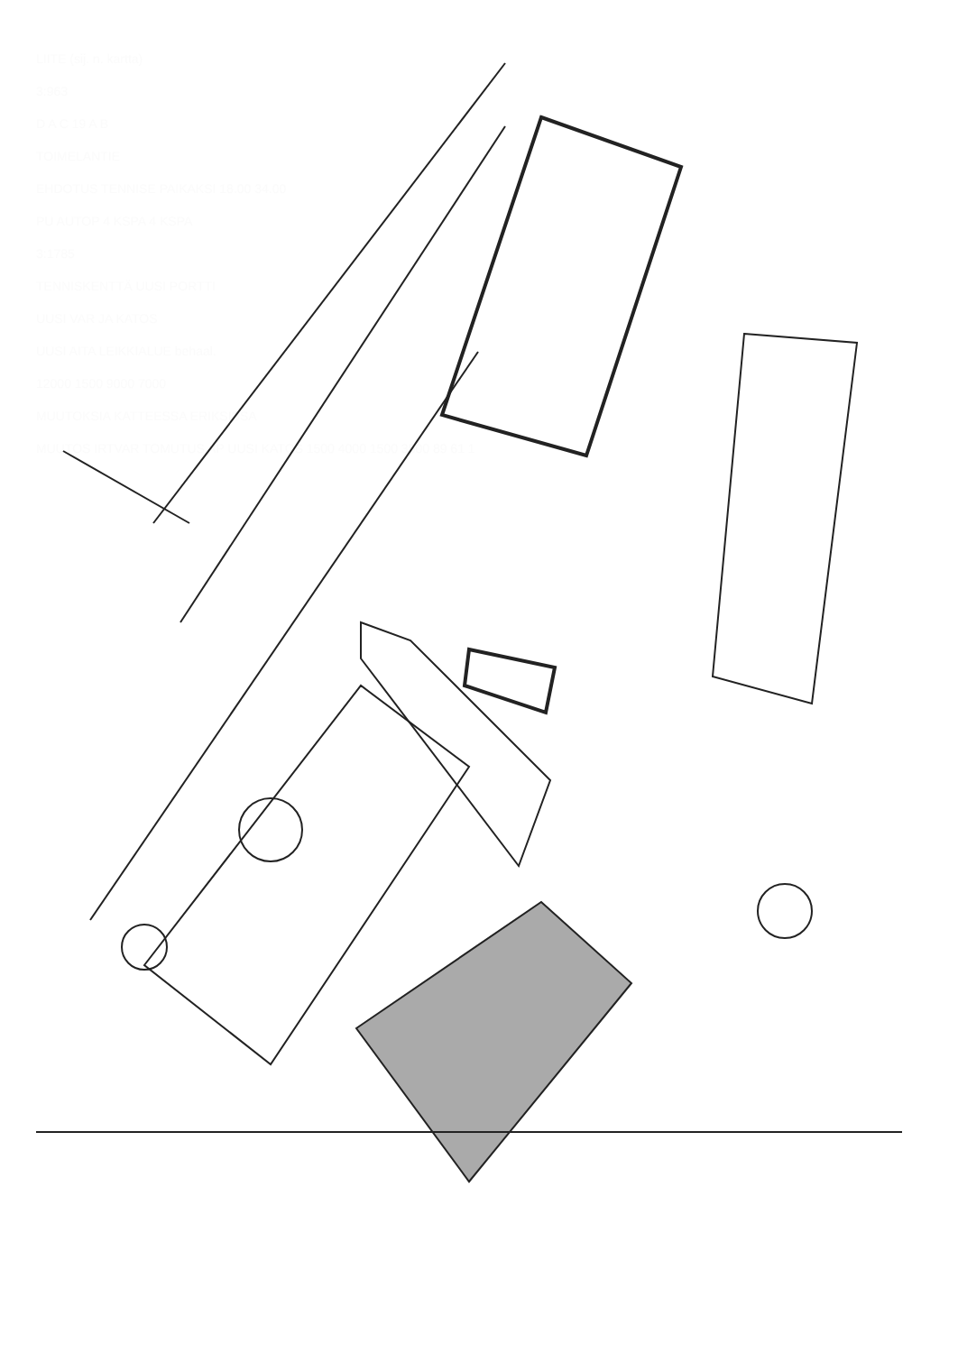LIITE (sij. n. kartta)
3:963
D A C 19 A B
TOIMELANTIE
EHDOTUS TENNISE PAIKAKSI 18.00 34.00
PU AUTOP 4 KSPA 4 KSPA
3:1785
TENNISKENTTÄ UUSI PORTTI
UUSI VAR JA KATOS
UUSI AITA LEIKKIALUE behaal.
12000 1500 9000 7000
MUUTOKSIA KATTEESSA ERIKSISSA
MUUTOS IRTVAR TOMUTUS AP UUSI KATOS 1500 4000 1500 3500 89 61 1